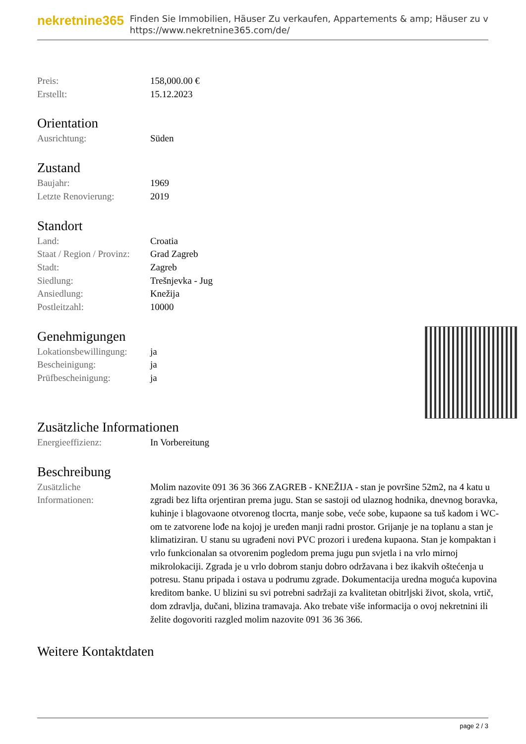nekretnine365
Finden Sie Immobilien, Häuser Zu verkaufen, Appartements & amp; Häuser zu v
https://www.nekretnine365.com/de/
| Preis: | 158,000.00 € |
| Erstellt: | 15.12.2023 |
Orientation
| Ausrichtung: | Süden |
Zustand
| Baujahr: | 1969 |
| Letzte Renovierung: | 2019 |
Standort
| Land: | Croatia |
| Staat / Region / Provinz: | Grad Zagreb |
| Stadt: | Zagreb |
| Siedlung: | Trešnjevka - Jug |
| Ansiedlung: | Knežija |
| Postleitzahl: | 10000 |
Genehmigungen
| Lokationsbewillingung: | ja |
| Bescheinigung: | ja |
| Prüfbescheinigung: | ja |
Zusätzliche Informationen
| Energieeffizienz: | In Vorbereitung |
Beschreibung
| Zusätzliche Informationen: | Molim nazovite 091 36 36 366 ZAGREB - KNEŽIJA - stan je površine 52m2, na 4 katu u zgradi bez lifta orjentiran prema jugu. Stan se sastoji od ulaznog hodnika, dnevnog boravka, kuhinje i blagovaone otvorenog tlocrta, manje sobe, veće sobe, kupaone sa tuš kadom i WC-om te zatvorene lođe na kojoj je uređen manji radni prostor. Grijanje je na toplanu a stan je klimatiziran. U stanu su ugrađeni novi PVC prozori i uređena kupaona. Stan je kompaktan i vrlo funkcionalan sa otvorenim pogledom prema jugu pun svjetla i na vrlo mirnoj mikrolokaciji. Zgrada je u vrlo dobrom stanju dobro održavana i bez ikakvih oštećenja u potresu. Stanu pripada i ostava u podrumu zgrade. Dokumentacija uredna moguća kupovina kreditom banke. U blizini su svi potrebni sadržaji za kvalitetan obitrljski život, skola, vrtič, dom zdravlja, dučani, blizina tramavaja. Ako trebate više informacija o ovoj nekretnini ili želite dogovoriti razgled molim nazovite 091 36 36 366. |
Weitere Kontaktdaten
page 2 / 3